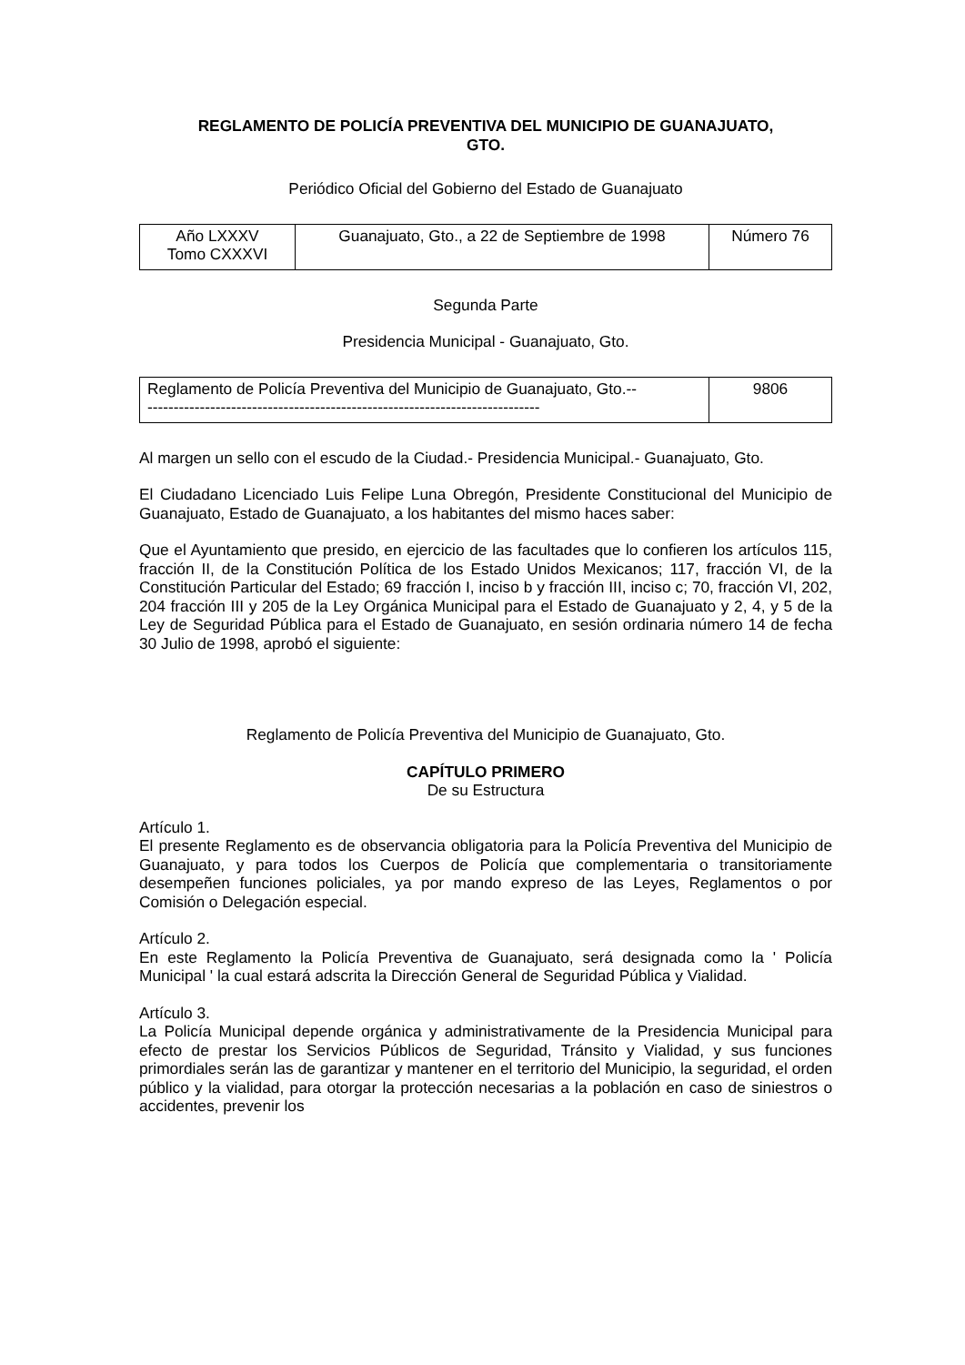REGLAMENTO DE POLICÍA PREVENTIVA DEL MUNICIPIO DE GUANAJUATO,
GTO.
Periódico Oficial del Gobierno del Estado de Guanajuato
| Año LXXXV Tomo CXXXVI | Guanajuato, Gto., a 22 de Septiembre de 1998 | Número 76 |
Segunda Parte
Presidencia Municipal - Guanajuato, Gto.
| Reglamento de Policía Preventiva del Municipio de Guanajuato, Gto.-- --------------------------------------------------------------------------- | 9806 |
Al margen un sello con el escudo de la Ciudad.- Presidencia Municipal.- Guanajuato, Gto.
El Ciudadano Licenciado Luis Felipe Luna Obregón, Presidente Constitucional del Municipio de Guanajuato, Estado de Guanajuato, a los habitantes del mismo haces saber:
Que el Ayuntamiento que presido, en ejercicio de las facultades que lo confieren los artículos 115, fracción II, de la Constitución Política de los Estado Unidos Mexicanos; 117, fracción VI, de la Constitución Particular del Estado; 69 fracción I, inciso b y fracción III, inciso c; 70, fracción VI, 202, 204 fracción III y 205 de la Ley Orgánica Municipal para el Estado de Guanajuato y 2, 4, y 5 de la Ley de Seguridad Pública para el Estado de Guanajuato, en sesión ordinaria número 14 de fecha 30 Julio de 1998, aprobó el siguiente:
Reglamento de Policía Preventiva del Municipio de Guanajuato, Gto.
CAPÍTULO PRIMERO
De su Estructura
Artículo 1.
El presente Reglamento es de observancia obligatoria para la Policía Preventiva del Municipio de Guanajuato, y para todos los Cuerpos de Policía que complementaria o transitoriamente desempeñen funciones policiales, ya por mando expreso de las Leyes, Reglamentos o por Comisión o Delegación especial.
Artículo 2.
En este Reglamento la Policía Preventiva de Guanajuato, será designada como la ' Policía Municipal ' la cual estará adscrita la Dirección General de Seguridad Pública y Vialidad.
Artículo 3.
La Policía Municipal depende orgánica y administrativamente de la Presidencia Municipal para efecto de prestar los Servicios Públicos de Seguridad, Tránsito y Vialidad, y sus funciones primordiales serán las de garantizar y mantener en el territorio del Municipio, la seguridad, el orden público y la vialidad, para otorgar la protección necesarias a la población en caso de siniestros o accidentes, prevenir los